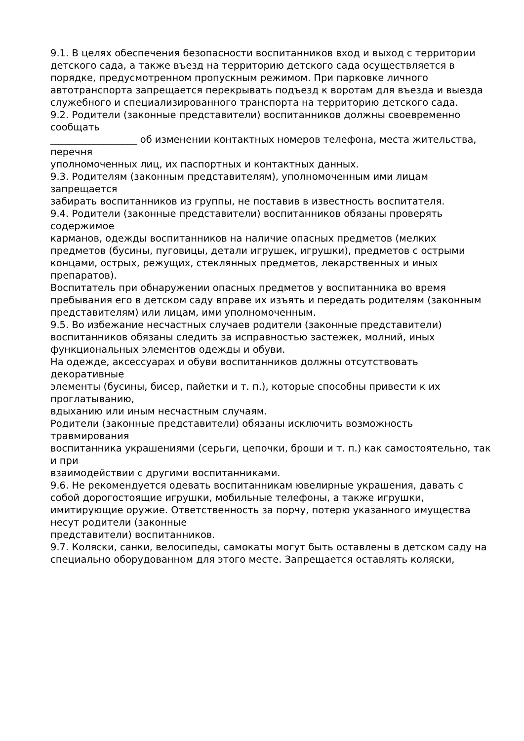9.1. В целях обеспечения безопасности воспитанников вход и выход с территории детского сада, а также въезд на территорию детского сада осуществляется в порядке, предусмотренном пропускным режимом. При парковке личного автотранспорта запрещается перекрывать подъезд к воротам для въезда и выезда служебного и специализированного транспорта на территорию детского сада.
9.2. Родители (законные представители) воспитанников должны своевременно сообщать
__________________ об изменении контактных номеров телефона, места жительства, перечня
уполномоченных лиц, их паспортных и контактных данных.
9.3. Родителям (законным представителям), уполномоченным ими лицам запрещается
забирать воспитанников из группы, не поставив в известность воспитателя.
9.4. Родители (законные представители) воспитанников обязаны проверять содержимое
карманов, одежды воспитанников на наличие опасных предметов (мелких предметов (бусины, пуговицы, детали игрушек, игрушки), предметов с острыми концами, острых, режущих, стеклянных предметов, лекарственных и иных препаратов).
Воспитатель при обнаружении опасных предметов у воспитанника во время пребывания его в детском саду вправе их изъять и передать родителям (законным представителям) или лицам, ими уполномоченным.
9.5. Во избежание несчастных случаев родители (законные представители) воспитанников обязаны следить за исправностью застежек, молний, иных функциональных элементов одежды и обуви.
На одежде, аксессуарах и обуви воспитанников должны отсутствовать декоративные
элементы (бусины, бисер, пайетки и т. п.), которые способны привести к их проглатыванию,
вдыханию или иным несчастным случаям.
Родители (законные представители) обязаны исключить возможность травмирования
воспитанника украшениями (серьги, цепочки, броши и т. п.) как самостоятельно, так и при
взаимодействии с другими воспитанниками.
9.6. Не рекомендуется одевать воспитанникам ювелирные украшения, давать с собой дорогостоящие игрушки, мобильные телефоны, а также игрушки, имитирующие оружие. Ответственность за порчу, потерю указанного имущества несут родители (законные
представители) воспитанников.
9.7. Коляски, санки, велосипеды, самокаты могут быть оставлены в детском саду на
специально оборудованном для этого месте. Запрещается оставлять коляски,